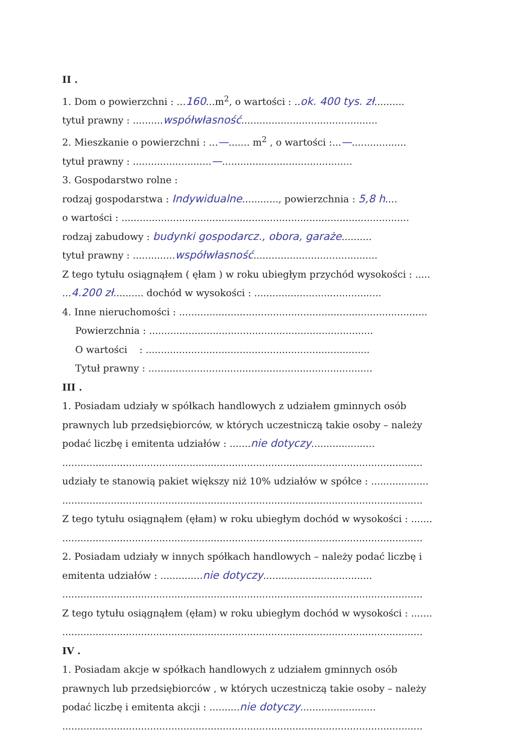II .
1. Dom o powierzchni : ...160...m<sup>2</sup>, o wartości : ..ok. 400 tys. zł..........
tytuł prawny : ..........współwłasność.............................................
2. Mieszkanie o powierzchni : ...—....... m<sup>2</sup> , o wartości :...—..................
tytuł prawny : ..........................—...........................................
3. Gospodarstwo rolne :
rodzaj gospodarstwa : Indywidualne............, powierzchnia : 5,8 h....
o wartości : ...............................................................................................
rodzaj zabudowy : budynki gospodarcz., obora, garaże..........
tytuł prawny : ..............współwłasność.........................................
Z tego tytułu osiągnąłem ( ęłam ) w roku ubiegłym przychód wysokości : .....
...4.200 zł.......... dochód w wysokości : ..........................................
4. Inne nieruchomości : ..................................................................................
Powierzchnia : ..........................................................................
O wartości : ..........................................................................
Tytuł prawny : ..........................................................................
III .
1. Posiadam udziały w spółkach handlowych z udziałem gminnych osób
prawnych lub przedsiębiorców, w których uczestniczą takie osoby – należy
podać liczbę i emitenta udziałów : .......nie dotyczy.....................
.......................................................................................................................
udziały te stanowią pakiet większy niż 10% udziałów w spółce : ...................
.......................................................................................................................
Z tego tytułu osiągnąłem (ęłam) w roku ubiegłym dochód w wysokości : .......
.......................................................................................................................
2. Posiadam udziały w innych spółkach handlowych – należy podać liczbę i
emitenta udziałów : ..............nie dotyczy....................................
.......................................................................................................................
Z tego tytułu osiągnąłem (ęłam) w roku ubiegłym dochód w wysokości : .......
.......................................................................................................................
IV .
1. Posiadam akcje w spółkach handlowych z udziałem gminnych osób
prawnych lub przedsiębiorców , w których uczestniczą takie osoby – należy
podać liczbę i emitenta akcji : ..........nie dotyczy.........................
.......................................................................................................................